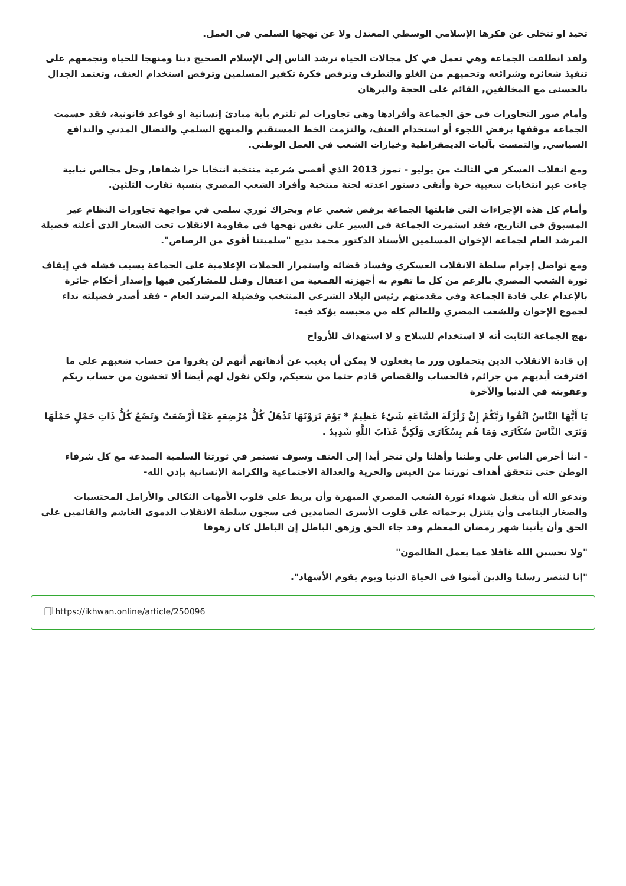تحيد او تتخلى عن فكرها الإسلامي الوسطي المعتدل ولا عن نهجها السلمي في العمل.
ولقد انطلقت الجماعة وهي تعمل في كل مجالات الحياة ترشد الناس إلى الإسلام الصحيح دينا ومنهجا للحياة وتجمعهم على تنفيذ شعائره وشرائعه وتحميهم من الغلو والتطرف وترفض فكرة تكفير المسلمين وترفض استخدام العنف، وتعتمد الجدال بالحسنى مع المخالفين, القائم على الحجة والبرهان
وأمام صور التجاوزات في حق الجماعة وأفرادها وهي تجاوزات لم تلتزم بأية مبادئ إنسانية او قواعد قانونية، فقد حسمت الجماعة موقفها برفض اللجوء أو استخدام العنف، والتزمت الخط المستقيم والمنهج السلمي والنضال المدني والتدافع السياسي, والتمست بآليات الديمقراطية وخيارات الشعب في العمل الوطني.
ومع انقلاب العسكر في الثالث من يوليو - تموز 2013 الذي أقصى شرعية منتخبة انتخابا حرا شفافا, وحل مجالس نيابية جاءت عبر انتخابات شعبية حرة وأنقى دستور اعدته لجنة منتخبة وأفراد الشعب المصري بنسبة تقارب الثلثين.
وأمام كل هذه الإجراءات التي قابلتها الجماعة برفض شعبي عام وبحراك ثوري سلمي في مواجهة تجاوزات النظام غير المسبوق في التاريخ، فقد استمرت الجماعة في السير علي نفس نهجها في مقاومة الانقلاب تحت الشعار الذي أعلنه فضيلة المرشد العام لجماعة الإخوان المسلمين الأستاذ الدكتور محمد بديع "سلميتنا أقوى من الرصاص".
ومع تواصل إجرام سلطة الانقلاب العسكري وفساد قضائه واستمرار الحملات الإعلامية على الجماعة بسبب فشله في إيقاف ثورة الشعب المصري بالرغم من كل ما تقوم به أجهزته القمعية من اعتقال وقتل للمشاركين فيها وإصدار أحكام جائرة بالإعدام علي قادة الجماعة وفي مقدمتهم رئيس البلاد الشرعي المنتخب وفضيلة المرشد العام - فقد أصدر فضيلته نداء لجموع الإخوان وللشعب المصري وللعالم كله من محبسه يؤكد فيه:
نهج الجماعة الثابت أنه لا استخدام للسلاح و لا استهداف للأرواح
إن قادة الانقلاب الذين يتحملون وزر ما يفعلون لا يمكن أن يغيب عن أذهانهم أنهم لن يفروا من حساب شعبهم علي ما اقترفت أيديهم من جرائم, فالحساب والقصاص قادم حتما من شعبكم, ولكن نقول لهم أيضا ألا تخشون من حساب ربكم وعقوبته في الدنيا والآخرة
يَا أَيُّهَا النَّاسُ اتَّقُوا رَبَّكُمْ إِنَّ زَلْزَلَةَ السَّاعَةِ شَيْءٌ عَظِيمٌ * يَوْمَ تَرَوْنَهَا تَذْهَلُ كُلُّ مُرْضِعَةٍ عَمَّا أَرْضَعَتْ وَتَضَعُ كُلُّ ذَاتِ حَمْلٍ حَمْلَهَا وَتَرَى النَّاسَ سُكَارَى وَمَا هُم بِسُكَارَى وَلَكِنَّ عَذَابَ اللَّهِ شَدِيدٌ .
- اننا أحرص الناس علي وطننا وأهلنا ولن ننجر أبدا إلى العنف وسوف نستمر في ثورتنا السلمية المبدعة مع كل شرفاء الوطن حتي تتحقق أهداف ثورتنا من العيش والحرية والعدالة الاجتماعية والكرامة الإنسانية بإذن الله-
وندعو الله أن يتقبل شهداء ثورة الشعب المصري المبهرة وأن يربط على قلوب الأمهات الثكالى والأرامل المحتسبات والصغار اليتامى وأن يتنزل برحماته علي قلوب الأسرى الصامدين في سجون سلطة الانقلاب الدموي الغاشم والقائمين علي الحق وأن يأتينا شهر رمضان المعظم وقد جاء الحق وزهق الباطل إن الباطل كان زهوقا
"ولا تحسبن الله غافلا عما يعمل الظالمون"
"إنا لننصر رسلنا والذين آمنوا في الحياة الدنيا ويوم يقوم الأشهاد".
🗍 https://ikhwan.online/article/250096